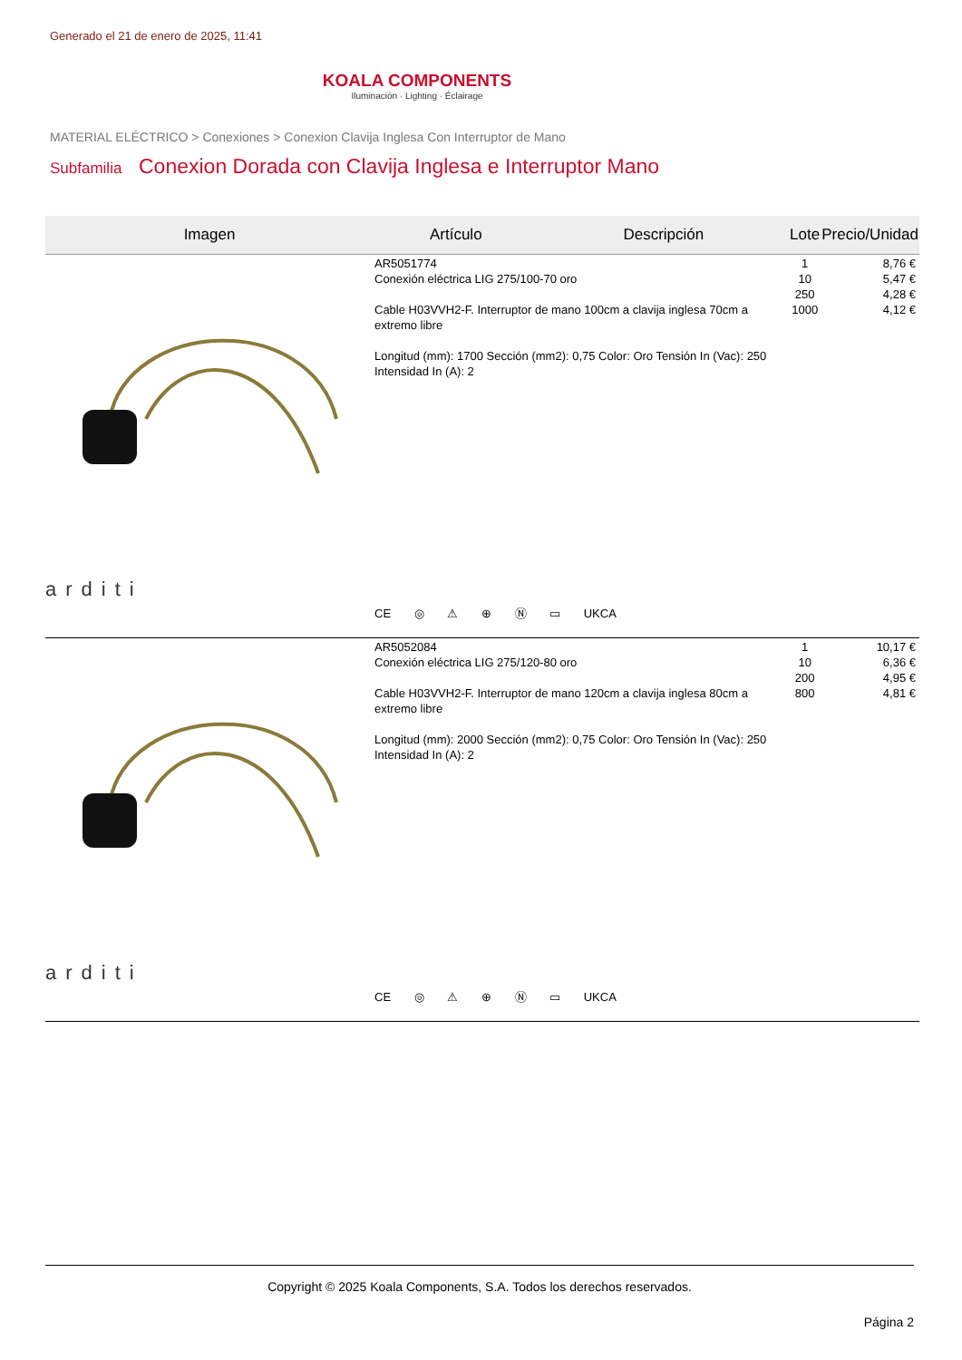Generado el 21 de enero de 2025, 11:41
KOALA COMPONENTS
Iluminación · Lighting · Éclairage
MATERIAL ELÉCTRICO > Conexiones > Conexion Clavija Inglesa Con Interruptor de Mano
Subfamilia Conexion Dorada con Clavija Inglesa e Interruptor Mano
| Imagen | Artículo | Descripción | Lote | Precio/Unidad |
| --- | --- | --- | --- | --- |
| arditi | AR5051774 Conexión eléctrica LIG 275/100-70 oro Cable H03VVH2-F. Interruptor de mano 100cm a clavija inglesa 70cm a extremo libre Longitud (mm): 1700 Sección (mm2): 0,75 Color: Oro Tensión In (Vac): 250 Intensidad In (A): 2 CE ◎ ⚠ ⊕ Ⓝ ▭ UKCA | | 1 10 250 1000 | 8,76 € 5,47 € 4,28 € 4,12 € |
| arditi | AR5052084 Conexión eléctrica LIG 275/120-80 oro Cable H03VVH2-F. Interruptor de mano 120cm a clavija inglesa 80cm a extremo libre Longitud (mm): 2000 Sección (mm2): 0,75 Color: Oro Tensión In (Vac): 250 Intensidad In (A): 2 CE ◎ ⚠ ⊕ Ⓝ ▭ UKCA | | 1 10 200 800 | 10,17 € 6,36 € 4,95 € 4,81 € |
Copyright © 2025 Koala Components, S.A. Todos los derechos reservados.
Página 2